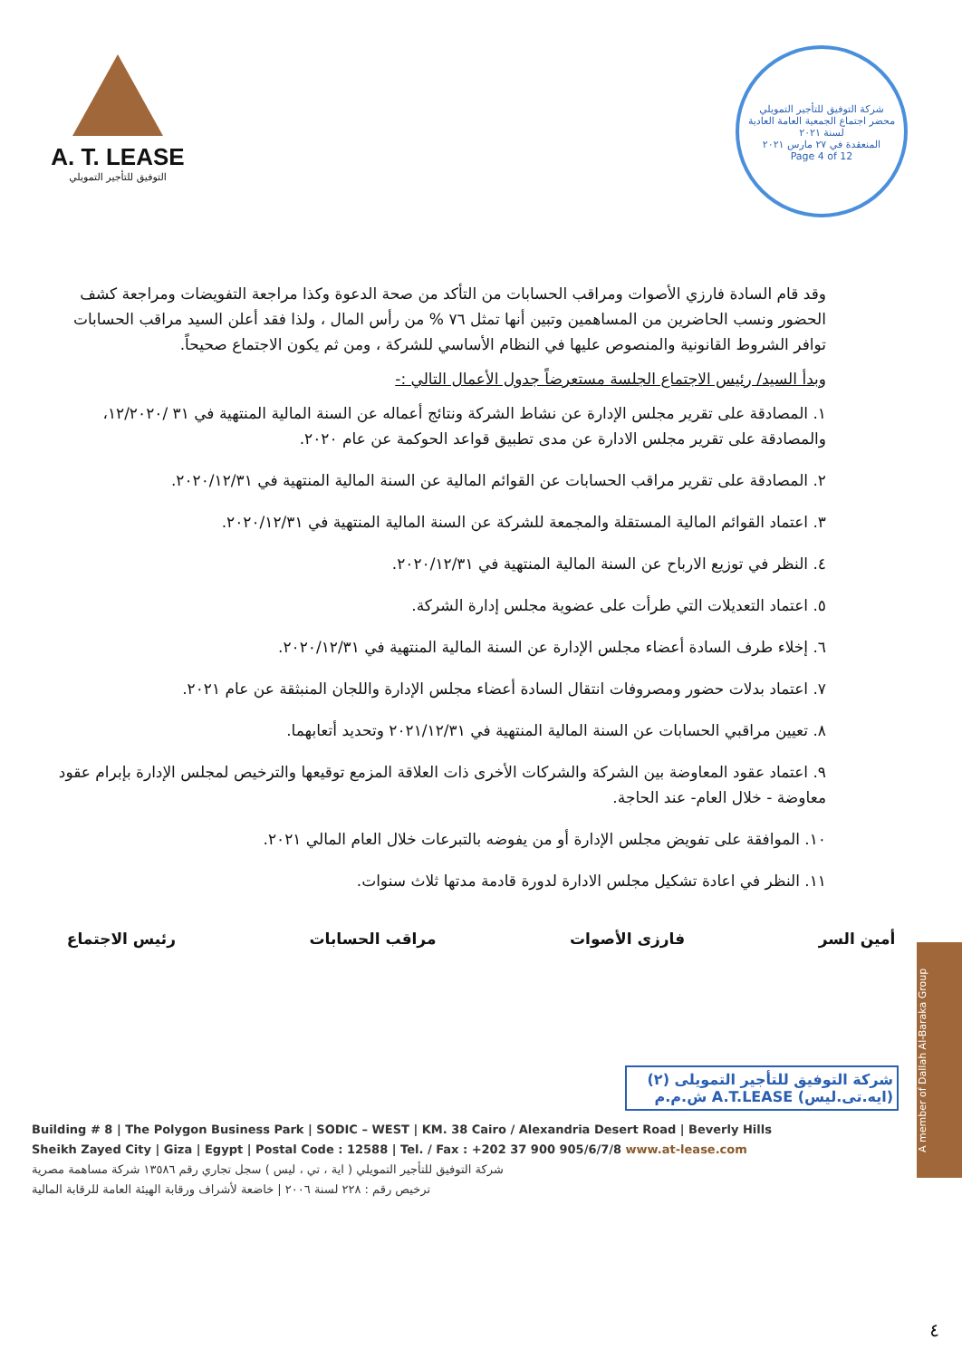A. T. LEASE
التوفيق للتأجير التمويلي
شركة التوفيق للتأجير التمويلي
محضر اجتماع الجمعية العامة العادية لسنة ٢٠٢١
المنعقدة في ٢٧ مارس ٢٠٢١
Page 4 of 12
وقد قام السادة فارزي الأصوات ومراقب الحسابات من التأكد من صحة الدعوة وكذا مراجعة التفويضات ومراجعة كشف الحضور ونسب الحاضرين من المساهمين وتبين أنها تمثل ٧٦ % من رأس المال ، ولذا فقد أعلن السيد مراقب الحسابات توافر الشروط القانونية والمنصوص عليها في النظام الأساسي للشركة ، ومن ثم يكون الاجتماع صحيحاً.
وبدأ السيد/ رئيس الاجتماع الجلسة مستعرضاً جدول الأعمال التالي :-
١. المصادقة على تقرير مجلس الإدارة عن نشاط الشركة ونتائج أعماله عن السنة المالية المنتهية في ٣١ /١٢/٢٠٢٠، والمصادقة على تقرير مجلس الادارة عن مدى تطبيق قواعد الحوكمة عن عام ٢٠٢٠.
٢. المصادقة على تقرير مراقب الحسابات عن القوائم المالية عن السنة المالية المنتهية في ٢٠٢٠/١٢/٣١.
٣. اعتماد القوائم المالية المستقلة والمجمعة للشركة عن السنة المالية المنتهية في ٢٠٢٠/١٢/٣١.
٤. النظر في توزيع الارباح عن السنة المالية المنتهية في ٢٠٢٠/١٢/٣١.
٥. اعتماد التعديلات التي طرأت على عضوية مجلس إدارة الشركة.
٦. إخلاء طرف السادة أعضاء مجلس الإدارة عن السنة المالية المنتهية في ٢٠٢٠/١٢/٣١.
٧. اعتماد بدلات حضور ومصروفات انتقال السادة أعضاء مجلس الإدارة واللجان المنبثقة عن عام ٢٠٢١.
٨. تعيين مراقبي الحسابات عن السنة المالية المنتهية في ٢٠٢١/١٢/٣١ وتحديد أتعابهما.
٩. اعتماد عقود المعاوضة بين الشركة والشركات الأخرى ذات العلاقة المزمع توقيعها والترخيص لمجلس الإدارة بإبرام عقود معاوضة - خلال العام- عند الحاجة.
١٠. الموافقة على تفويض مجلس الإدارة أو من يفوضه بالتبرعات خلال العام المالي ٢٠٢١.
١١. النظر في اعادة تشكيل مجلس الادارة لدورة قادمة مدتها ثلاث سنوات.
أمين السر فارزى الأصوات مراقب الحسابات رئيس الاجتماع
شركة التوفيق للتأجير التمويلى (٢)
(ايه.تى.ليس) A.T.LEASE ش.م.م
Building # 8 | The Polygon Business Park | SODIC – WEST | KM. 38 Cairo / Alexandria Desert Road | Beverly Hills
Sheikh Zayed City | Giza | Egypt | Postal Code : 12588 | Tel. / Fax : +202 37 900 905/6/7/8 www.at-lease.com
شركة التوفيق للتأجير التمويلي ( اية ، تي ، ليس ) سجل تجاري رقم ١٣٥٨٦ شركة مساهمة مصرية
ترخيص رقم : ٢٢٨ لسنة ٢٠٠٦ | خاضعة لأشراف ورقابة الهيئة العامة للرقابة المالية
٤
A member of Dallah Al-Baraka Group